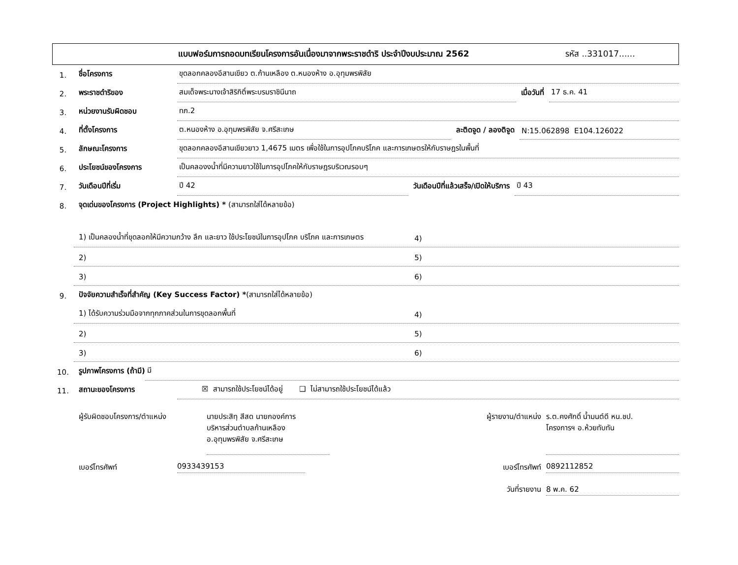แบบฟอร์มการถอดบทเรียนโครงการอันเนื่องมาจากพระราชดำริ ประจำปีงบประมาณ 2562 รหัส ..331017......
1. ชื่อโครงการ ขุดลอกคลองอีสานเขียว ต.ก้านเหลือง ต.หนองห้าง อ.อุทุมพรพิสัย
2. พระราชดำริของ สมเด็จพระนางเจ้าสิริกิติ์พระบรมราชินีนาถ เมื่อวันที่ 17 ธ.ค. 41
3. หน่วยงานรับผิดชอบ ทภ.2
4. ที่ตั้งโครงการ ต.หนองห้าง อ.อุทุมพรพิสัย จ.ศรีสะเกษ ละติดจูด / ลองติจูด N:15.062898 E104.126022
5. ลักษณะโครงการ ขุดลอกคลองอีสานเขียวยาว 1,4675 เมตร เพื่อใช้ในการอุปโภคบริโภค และการเกษตรให้กับราษฎรในพื้นที่
6. ประโยชน์ของโครงการ เป็นคลองงน้ำที่มีความยาวใช้ในการอุปโภคให้กับราษฎรบริเวณรอบๆ
7. วันเดือนปีที่เริ่ม ปี 42 วันเดือนปีที่แล้วเสร็จ/เปิดให้บริการ ปี 43
8. จุดเด่นของโครงการ (Project Highlights) * (สามารถใส่ได้หลายข้อ)
1) เป็นคลองน้ำที่ขุดลอกให้มีความกว้าง ลึก และยาว ใช้ประโยชน์ในการอุปโภค บริโภค และการเกษตร
4)
2)
5)
3)
6)
9. ปัจจัยความสำเร็จที่สำคัญ (Key Success Factor) *(สามารถใส่ได้หลายข้อ)
1) ได้รับความร่วมมือจากทุกภาคส่วนในการขุดลอกพื้นที่
4)
2)
5)
3)
6)
10. รูปภาพโครงการ (ถ้ามี) มี
11. สถานะของโครงการ ☒ สามารถใช้ประโยชน์ได้อยู่ ❑ ไม่สามารถใช้ประโยชน์ได้แล้ว
ผู้รับผิดชอบโครงการ/ตำแหน่ง นายประสิทฺ สีสด นายกองค์การ
บริหารส่วนตำบลก้านเหลือง
อ.อุทุมพรพิสัย จ.ศรีสะเกษ
ผู้รายงาน/ตำแหน่ง
ร.ต.คงศักดิ์ น้ำมนต์ดี หน.ชป.
โครงการฯ อ.ห้วยทับทัน
เบอร์โทรศัพท์ 0933439153 เบอร์โทรศัพท์ 0892112852
วันที่รายงาน 8 พ.ค. 62